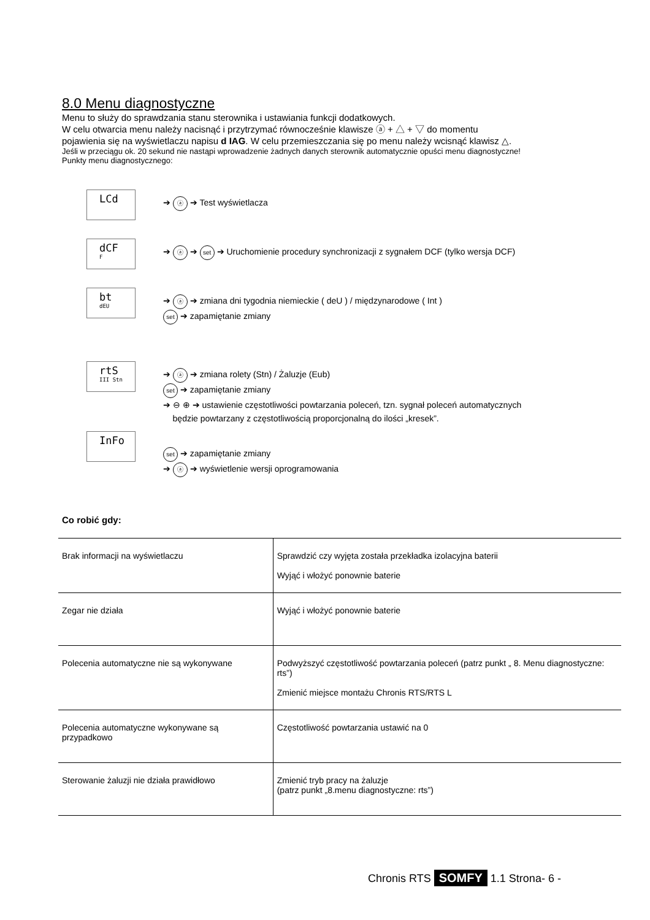8.0 Menu diagnostyczne
Menu to służy do sprawdzania stanu sterownika i ustawiania funkcji dodatkowych.
W celu otwarcia menu należy nacisnąć i przytrzymać równocześnie klawisze ⓐ + △ + ▽ do momentu
pojawienia się na wyświetlaczu napisu d IAG. W celu przemieszczania się po menu należy wcisnąć klawisz △.
Jeśli w przeciągu ok. 20 sekund nie nastąpi wprowadzenie żadnych danych sterownik automatycznie opuści menu diagnostyczne!
Punkty menu diagnostycznego:
LCd
➔ ⓐ ➔ Test wyświetlacza
dCF
F
➔ ⓐ ➔ set ➔ Uruchomienie procedury synchronizacji z sygnałem DCF (tylko wersja DCF)
bt
dEU
➔ ⓐ ➔ zmiana dni tygodnia niemieckie ( deU ) / międzynarodowe ( Int )
set ➔ zapamiętanie zmiany
rtS
III Stn
➔ ⓐ ➔ zmiana rolety (Stn) / Żaluzje (Eub)
set ➔ zapamiętanie zmiany
➔ ⊖ ⊕ ➔ ustawienie częstotliwości powtarzania poleceń, tzn. sygnał poleceń automatycznych
będzie powtarzany z częstotliwością proporcjonalną do ilości „kresek”.
InFo
set ➔ zapamiętanie zmiany
➔ ⓐ ➔ wyświetlenie wersji oprogramowania
Co robić gdy:
| Brak informacji na wyświetlaczu | Sprawdzić czy wyjęta została przekładka izolacyjna baterii Wyjąć i włożyć ponownie baterie |
| Zegar nie działa | Wyjąć i włożyć ponownie baterie |
| Polecenia automatyczne nie są wykonywane | Podwyższyć częstotliwość powtarzania poleceń (patrz punkt „ 8. Menu diagnostyczne: rts”) Zmienić miejsce montażu Chronis RTS/RTS L |
| Polecenia automatyczne wykonywane są przypadkowo | Częstotliwość powtarzania ustawić na 0 |
| Sterowanie żaluzji nie działa prawidłowo | Zmienić tryb pracy na żaluzje (patrz punkt „8.menu diagnostyczne: rts”) |
Chronis RTS SOMFY 1.1 Strona- 6 -